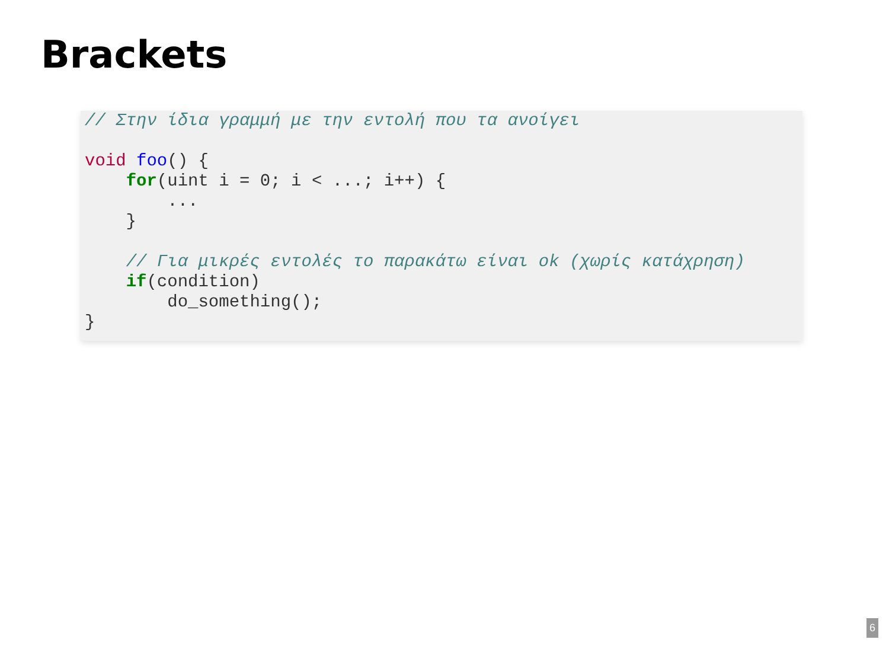Brackets
// Στην ίδια γραμμή με την εντολή που τα ανοίγει

void foo() {
    for(uint i = 0; i < ...; i++) {
        ...
    }

    // Για μικρές εντολές το παρακάτω είναι ok (χωρίς κατάχρηση)
    if(condition)
        do_something();
}
6